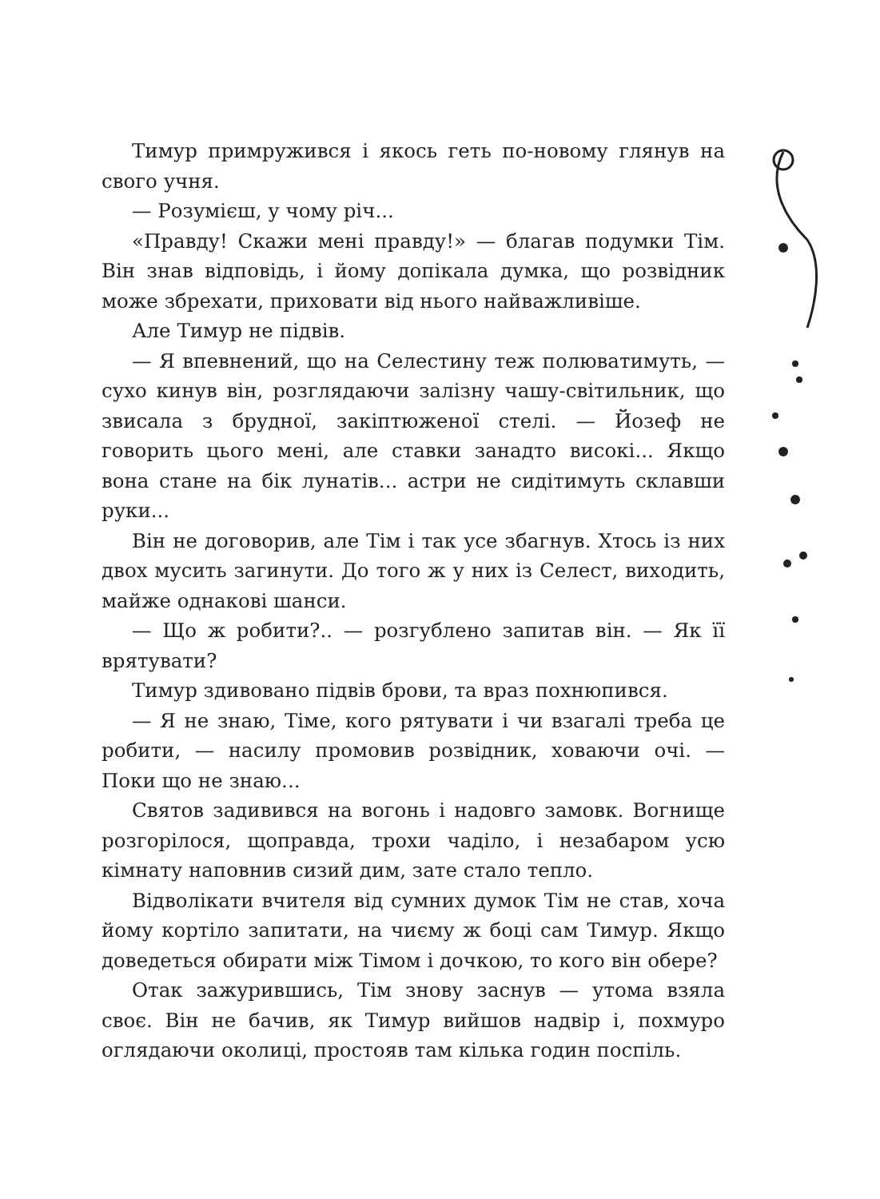Тимур примружився і якось геть по-новому глянув на свого учня.
— Розумієш, у чому річ...
«Правду! Скажи мені правду!» — благав подумки Тім. Він знав відповідь, і йому допікала думка, що розвідник може збрехати, приховати від нього найважливіше.
Але Тимур не підвів.
— Я впевнений, що на Селестину теж полюватимуть, — сухо кинув він, розглядаючи залізну чашу-світильник, що звисала з брудної, закіптюженої стелі. — Йозеф не говорить цього мені, але ставки занадто високі... Якщо вона стане на бік лунатів... астри не сидітимуть склавши руки...
Він не договорив, але Тім і так усе збагнув. Хтось із них двох мусить загинути. До того ж у них із Селест, виходить, майже однакові шанси.
— Що ж робити?.. — розгублено запитав він. — Як її врятувати?
Тимур здивовано підвів брови, та враз похнюпився.
— Я не знаю, Тіме, кого рятувати і чи взагалі треба це робити, — насилу промовив розвідник, ховаючи очі. — Поки що не знаю...
Святов задивився на вогонь і надовго замовк. Вогнище розгорілося, щоправда, трохи чаділо, і незабаром усю кімнату наповнив сизий дим, зате стало тепло.
Відволікати вчителя від сумних думок Тім не став, хоча йому кортіло запитати, на чиєму ж боці сам Тимур. Якщо доведеться обирати між Тімом і дочкою, то кого він обере?
Отак зажурившись, Тім знову заснув — утома взяла своє. Він не бачив, як Тимур вийшов надвір і, похмуро оглядаючи околиці, простояв там кілька годин поспіль.